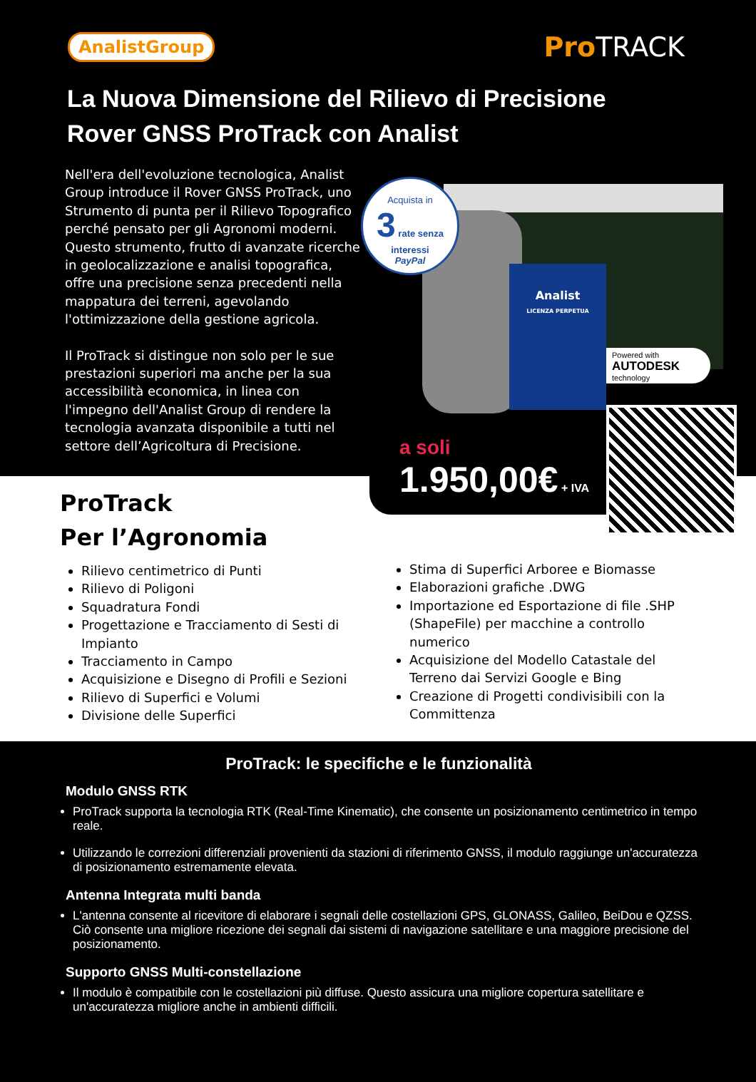AnalistGroup Pro TRACK
La Nuova Dimensione del Rilievo di Precisione
Rover GNSS ProTrack con Analist
Nell'era dell'evoluzione tecnologica, Analist Group introduce il Rover GNSS ProTrack, uno Strumento di punta per il Rilievo Topografico perché pensato per gli Agronomi moderni. Questo strumento, frutto di avanzate ricerche in geolocalizzazione e analisi topografica, offre una precisione senza precedenti nella mappatura dei terreni, agevolando l'ottimizzazione della gestione agricola.
Il ProTrack si distingue non solo per le sue prestazioni superiori ma anche per la sua accessibilità economica, in linea con l'impegno dell'Analist Group di rendere la tecnologia avanzata disponibile a tutti nel settore dell’Agricoltura di Precisione.
Analist
LICENZA PERPETUA
Acquista in
3 rate senza interessi
PayPal
Powered with
AUTODESK
technology
ProTrack
Per l’Agronomia
Rilievo centimetrico di Punti
Rilievo di Poligoni
Squadratura Fondi
Progettazione e Tracciamento di Sesti di Impianto
Tracciamento in Campo
Acquisizione e Disegno di Profili e Sezioni
Rilievo di Superfici e Volumi
Divisione delle Superfici
Stima di Superfici Arboree e Biomasse
Elaborazioni grafiche .DWG
Importazione ed Esportazione di file .SHP (ShapeFile) per macchine a controllo numerico
Acquisizione del Modello Catastale del Terreno dai Servizi Google e Bing
Creazione di Progetti condivisibili con la Committenza
a soli
1.950,00€ + IVA
ProTrack: le specifiche e le funzionalità
Modulo GNSS RTK
ProTrack supporta la tecnologia RTK (Real-Time Kinematic), che consente un posizionamento centimetrico in tempo reale.
Utilizzando le correzioni differenziali provenienti da stazioni di riferimento GNSS, il modulo raggiunge un'accuratezza di posizionamento estremamente elevata.
Antenna Integrata multi banda
L'antenna consente al ricevitore di elaborare i segnali delle costellazioni GPS, GLONASS, Galileo, BeiDou e QZSS. Ciò consente una migliore ricezione dei segnali dai sistemi di navigazione satellitare e una maggiore precisione del posizionamento.
Supporto GNSS Multi-constellazione
Il modulo è compatibile con le costellazioni più diffuse. Questo assicura una migliore copertura satellitare e un'accuratezza migliore anche in ambienti difficili.